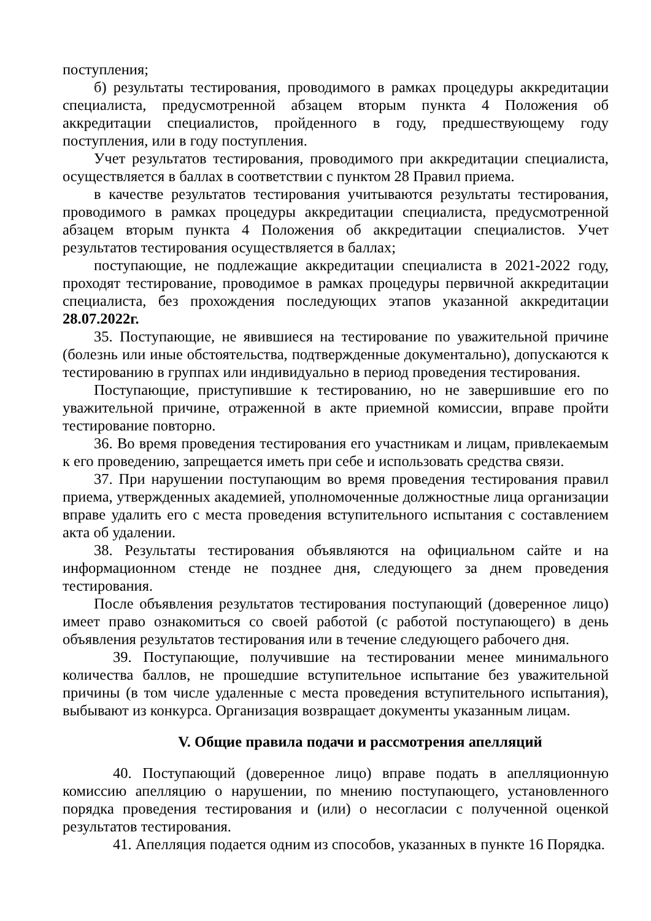поступления;
б) результаты тестирования, проводимого в рамках процедуры аккредитации специалиста, предусмотренной абзацем вторым пункта 4 Положения об аккредитации специалистов, пройденного в году, предшествующему году поступления, или в году поступления.
Учет результатов тестирования, проводимого при аккредитации специалиста, осуществляется в баллах в соответствии с пунктом 28 Правил приема.
в качестве результатов тестирования учитываются результаты тестирования, проводимого в рамках процедуры аккредитации специалиста, предусмотренной абзацем вторым пункта 4 Положения об аккредитации специалистов. Учет результатов тестирования осуществляется в баллах;
поступающие, не подлежащие аккредитации специалиста в 2021-2022 году, проходят тестирование, проводимое в рамках процедуры первичной аккредитации специалиста, без прохождения последующих этапов указанной аккредитации 28.07.2022г.
35. Поступающие, не явившиеся на тестирование по уважительной причине (болезнь или иные обстоятельства, подтвержденные документально), допускаются к тестированию в группах или индивидуально в период проведения тестирования.
Поступающие, приступившие к тестированию, но не завершившие его по уважительной причине, отраженной в акте приемной комиссии, вправе пройти тестирование повторно.
36. Во время проведения тестирования его участникам и лицам, привлекаемым к его проведению, запрещается иметь при себе и использовать средства связи.
37. При нарушении поступающим во время проведения тестирования правил приема, утвержденных академией, уполномоченные должностные лица организации вправе удалить его с места проведения вступительного испытания с составлением акта об удалении.
38. Результаты тестирования объявляются на официальном сайте и на информационном стенде не позднее дня, следующего за днем проведения тестирования.
После объявления результатов тестирования поступающий (доверенное лицо) имеет право ознакомиться со своей работой (с работой поступающего) в день объявления результатов тестирования или в течение следующего рабочего дня.
39. Поступающие, получившие на тестировании менее минимального количества баллов, не прошедшие вступительное испытание без уважительной причины (в том числе удаленные с места проведения вступительного испытания), выбывают из конкурса. Организация возвращает документы указанным лицам.
V. Общие правила подачи и рассмотрения апелляций
40. Поступающий (доверенное лицо) вправе подать в апелляционную комиссию апелляцию о нарушении, по мнению поступающего, установленного порядка проведения тестирования и (или) о несогласии с полученной оценкой результатов тестирования.
41. Апелляция подается одним из способов, указанных в пункте 16 Порядка.